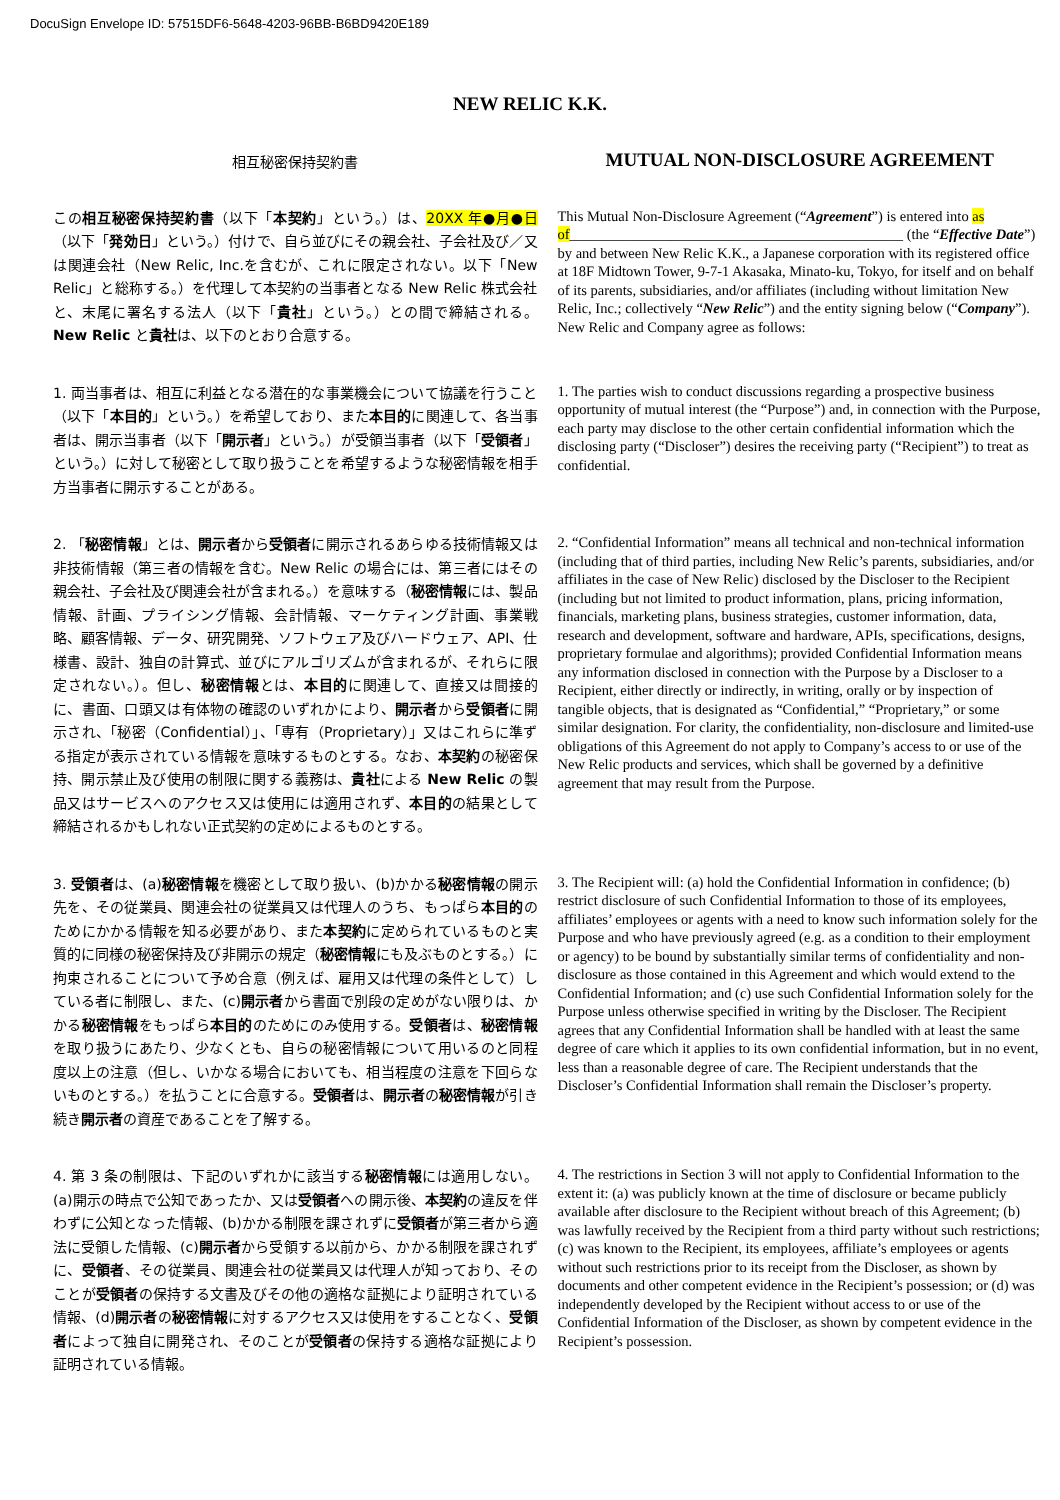DocuSign Envelope ID: 57515DF6-5648-4203-96BB-B6BD9420E189
NEW RELIC K.K.
相互秘密保持契約書
MUTUAL NON-DISCLOSURE AGREEMENT
この相互秘密保持契約書（以下「本契約」という。）は、20XX 年●月●日（以下「発効日」という。）付けで、自ら並びにその親会社、子会社及び／又は関連会社（New Relic, Inc.を含むが、これに限定されない。以下「New Relic」と総称する。）を代理して本契約の当事者となる New Relic 株式会社と、末尾に署名する法人（以下「貴社」という。）との間で締結される。New Relic と貴社は、以下のとおり合意する。
This Mutual Non-Disclosure Agreement (“Agreement”) is entered into as of______________________________________________ (the “Effective Date”) by and between New Relic K.K., a Japanese corporation with its registered office at 18F Midtown Tower, 9-7-1 Akasaka, Minato-ku, Tokyo, for itself and on behalf of its parents, subsidiaries, and/or affiliates (including without limitation New Relic, Inc.; collectively “New Relic”) and the entity signing below (“Company”). New Relic and Company agree as follows:
1. 両当事者は、相互に利益となる潜在的な事業機会について協議を行うこと（以下「本目的」という。）を希望しており、また本目的に関連して、各当事者は、開示当事者（以下「開示者」という。）が受領当事者（以下「受領者」という。）に対して秘密として取り扱うことを希望するような秘密情報を相手方当事者に開示することがある。
1. The parties wish to conduct discussions regarding a prospective business opportunity of mutual interest (the “Purpose”) and, in connection with the Purpose, each party may disclose to the other certain confidential information which the disclosing party (“Discloser”) desires the receiving party (“Recipient”) to treat as confidential.
2. 「秘密情報」とは、開示者から受領者に開示されるあらゆる技術情報又は非技術情報（第三者の情報を含む。New Relic の場合には、第三者にはその親会社、子会社及び関連会社が含まれる。）を意味する（秘密情報には、製品情報、計画、プライシング情報、会計情報、マーケティング計画、事業戦略、顧客情報、データ、研究開発、ソフトウェア及びハードウェア、API、仕様書、設計、独自の計算式、並びにアルゴリズムが含まれるが、それらに限定されない。）。但し、秘密情報とは、本目的に関連して、直接又は間接的に、書面、口頭又は有体物の確認のいずれかにより、開示者から受領者に開示され、「秘密（Confidential）」、「専有（Proprietary）」又はこれらに準ずる指定が表示されている情報を意味するものとする。なお、本契約の秘密保持、開示禁止及び使用の制限に関する義務は、貴社による New Relic の製品又はサービスへのアクセス又は使用には適用されず、本目的の結果として締結されるかもしれない正式契約の定めによるものとする。
2. “Confidential Information” means all technical and non-technical information (including that of third parties, including New Relic’s parents, subsidiaries, and/or affiliates in the case of New Relic) disclosed by the Discloser to the Recipient (including but not limited to product information, plans, pricing information, financials, marketing plans, business strategies, customer information, data, research and development, software and hardware, APIs, specifications, designs, proprietary formulae and algorithms); provided Confidential Information means any information disclosed in connection with the Purpose by a Discloser to a Recipient, either directly or indirectly, in writing, orally or by inspection of tangible objects, that is designated as “Confidential,” “Proprietary,” or some similar designation. For clarity, the confidentiality, non-disclosure and limited-use obligations of this Agreement do not apply to Company’s access to or use of the New Relic products and services, which shall be governed by a definitive agreement that may result from the Purpose.
3. 受領者は、(a)秘密情報を機密として取り扱い、(b)かかる秘密情報の開示先を、その従業員、関連会社の従業員又は代理人のうち、もっぱら本目的のためにかかる情報を知る必要があり、また本契約に定められているものと実質的に同様の秘密保持及び非開示の規定（秘密情報にも及ぶものとする。）に拘束されることについて予め合意（例えば、雇用又は代理の条件として）している者に制限し、また、(c)開示者から書面で別段の定めがない限りは、かかる秘密情報をもっぱら本目的のためにのみ使用する。受領者は、秘密情報を取り扱うにあたり、少なくとも、自らの秘密情報について用いるのと同程度以上の注意（但し、いかなる場合においても、相当程度の注意を下回らないものとする。）を払うことに合意する。受領者は、開示者の秘密情報が引き続き開示者の資産であることを了解する。
3. The Recipient will: (a) hold the Confidential Information in confidence; (b) restrict disclosure of such Confidential Information to those of its employees, affiliates’ employees or agents with a need to know such information solely for the Purpose and who have previously agreed (e.g. as a condition to their employment or agency) to be bound by substantially similar terms of confidentiality and non-disclosure as those contained in this Agreement and which would extend to the Confidential Information; and (c) use such Confidential Information solely for the Purpose unless otherwise specified in writing by the Discloser. The Recipient agrees that any Confidential Information shall be handled with at least the same degree of care which it applies to its own confidential information, but in no event, less than a reasonable degree of care. The Recipient understands that the Discloser’s Confidential Information shall remain the Discloser’s property.
4. 第 3 条の制限は、下記のいずれかに該当する秘密情報には適用しない。(a)開示の時点で公知であったか、又は受領者への開示後、本契約の違反を伴わずに公知となった情報、(b)かかる制限を課されずに受領者が第三者から適法に受領した情報、(c)開示者から受領する以前から、かかる制限を課されずに、受領者、その従業員、関連会社の従業員又は代理人が知っており、そのことが受領者の保持する文書及びその他の適格な証拠により証明されている情報、(d)開示者の秘密情報に対するアクセス又は使用をすることなく、受領者によって独自に開発され、そのことが受領者の保持する適格な証拠により証明されている情報。
4. The restrictions in Section 3 will not apply to Confidential Information to the extent it: (a) was publicly known at the time of disclosure or became publicly available after disclosure to the Recipient without breach of this Agreement; (b) was lawfully received by the Recipient from a third party without such restrictions; (c) was known to the Recipient, its employees, affiliate’s employees or agents without such restrictions prior to its receipt from the Discloser, as shown by documents and other competent evidence in the Recipient’s possession; or (d) was independently developed by the Recipient without access to or use of the Confidential Information of the Discloser, as shown by competent evidence in the Recipient’s possession.